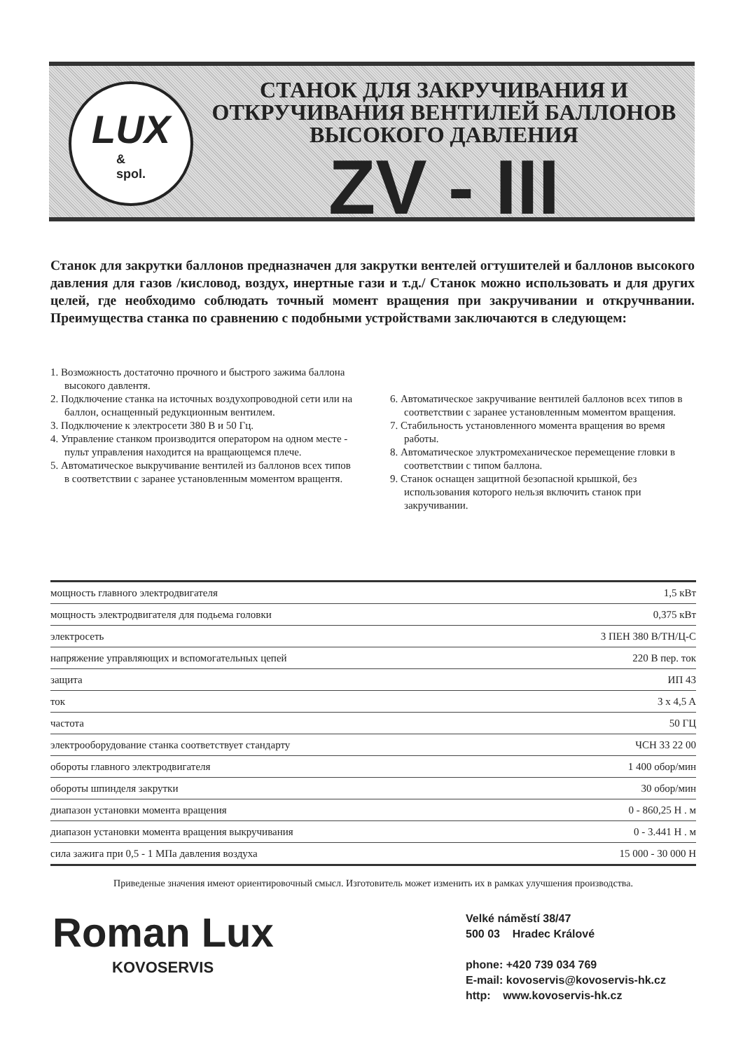LUX
&
spol.
СТАНОК ДЛЯ ЗАКРУЧИВАНИЯ И
ОТКРУЧИВАНИЯ ВЕНТИЛЕЙ БАЛЛОНОВ
ВЫСОКОГО ДАВЛЕНИЯ
ZV - III
Станок для закрутки баллонов предназначен для закрутки вентелей огтушителей и баллонов высокого давления для газов /кисловод, воздух, инертные гази и т.д./ Станок можно использовать и для других целей, где необходимо соблюдать точный момент вращения при закручивании и откручнвании. Преимущества станка по сравнению с подобными устройствами заключаются в следующем:
1. Возможность достаточно прочного и быстрого зажима баллона высокого давлентя.
2. Подключение станка на источных воздухопроводной сети или на баллон, оснащенный редукционным вентилем.
3. Подключение к электросети 380 В и 50 Гц.
4. Управление станком производится оператором на одном месте - пульт управления находится на вращающемся плече.
5. Автоматическое выкручивание вентилей из баллонов всех типов в соответствии с заранее установленным моментом вращентя.
6. Автоматическое закручивание вентилей баллонов всех типов в соответствии с заранее установленным моментом вращения.
7. Стабильность установленного момента вращения во время работы.
8. Автоматическое элуктромеханическое перемещение гловки в соответствии с типом баллона.
9. Станок оснащен защитной безопасной крышкой, без использования которого нельзя включить станок при закручивании.
| мощность главного электродвигателя | 1,5 кВт |
| мощность электродвигателя для подьема головки | 0,375 кВт |
| электросеть | 3 ПЕН 380 В/ТН/Ц-С |
| напряжение управляющих и вспомогательных цепей | 220 В пер. ток |
| защита | ИП 43 |
| ток | 3 x 4,5 A |
| частота | 50 ГЦ |
| электрооборудование станка соответствует стандарту | ЧСН 33 22 00 |
| обороты главного электродвигателя | 1 400 обор/мин |
| обороты шпинделя закрутки | 30 обор/мин |
| диапазон установки момента вращения | 0 - 860,25 Н . м |
| диапазон установки момента вращения выкручивания | 0 - 3.441 Н . м |
| сила зажига при 0,5 - 1 МПа давления воздуха | 15 000 - 30 000 Н |
Приведеные значения имеют ориентировочный смысл. Изготовитель может изменить их в рамках улучшения производства.
Roman Lux
KOVOSERVIS
Velké náměstí 38/47
500 03 Hradec Králové
phone: +420 739 034 769
E-mail: kovoservis@kovoservis-hk.cz
http: www.kovoservis-hk.cz